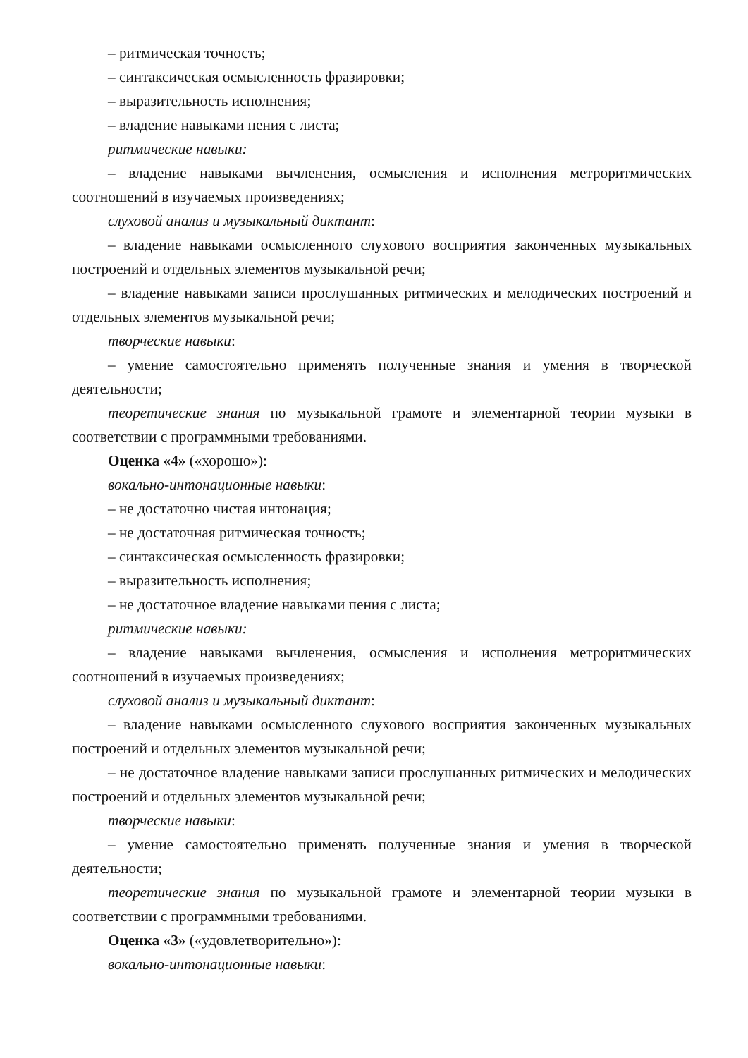– ритмическая точность;
– синтаксическая осмысленность фразировки;
– выразительность исполнения;
– владение навыками пения с листа;
ритмические навыки:
– владение навыками вычленения, осмысления и исполнения метроритмических соотношений в изучаемых произведениях;
слуховой анализ и музыкальный диктант:
– владение навыками осмысленного слухового восприятия законченных музыкальных построений и отдельных элементов музыкальной речи;
– владение навыками записи прослушанных ритмических и мелодических построений и отдельных элементов музыкальной речи;
творческие навыки:
– умение самостоятельно применять полученные знания и умения в творческой деятельности;
теоретические знания по музыкальной грамоте и элементарной теории музыки в соответствии с программными требованиями.
Оценка «4» («хорошо»):
вокально-интонационные навыки:
– не достаточно чистая интонация;
– не достаточная ритмическая точность;
– синтаксическая осмысленность фразировки;
– выразительность исполнения;
– не достаточное владение навыками пения с листа;
ритмические навыки:
– владение навыками вычленения, осмысления и исполнения метроритмических соотношений в изучаемых произведениях;
слуховой анализ и музыкальный диктант:
– владение навыками осмысленного слухового восприятия законченных музыкальных построений и отдельных элементов музыкальной речи;
– не достаточное владение навыками записи прослушанных ритмических и мелодических построений и отдельных элементов музыкальной речи;
творческие навыки:
– умение самостоятельно применять полученные знания и умения в творческой деятельности;
теоретические знания по музыкальной грамоте и элементарной теории музыки в соответствии с программными требованиями.
Оценка «3» («удовлетворительно»):
вокально-интонационные навыки: